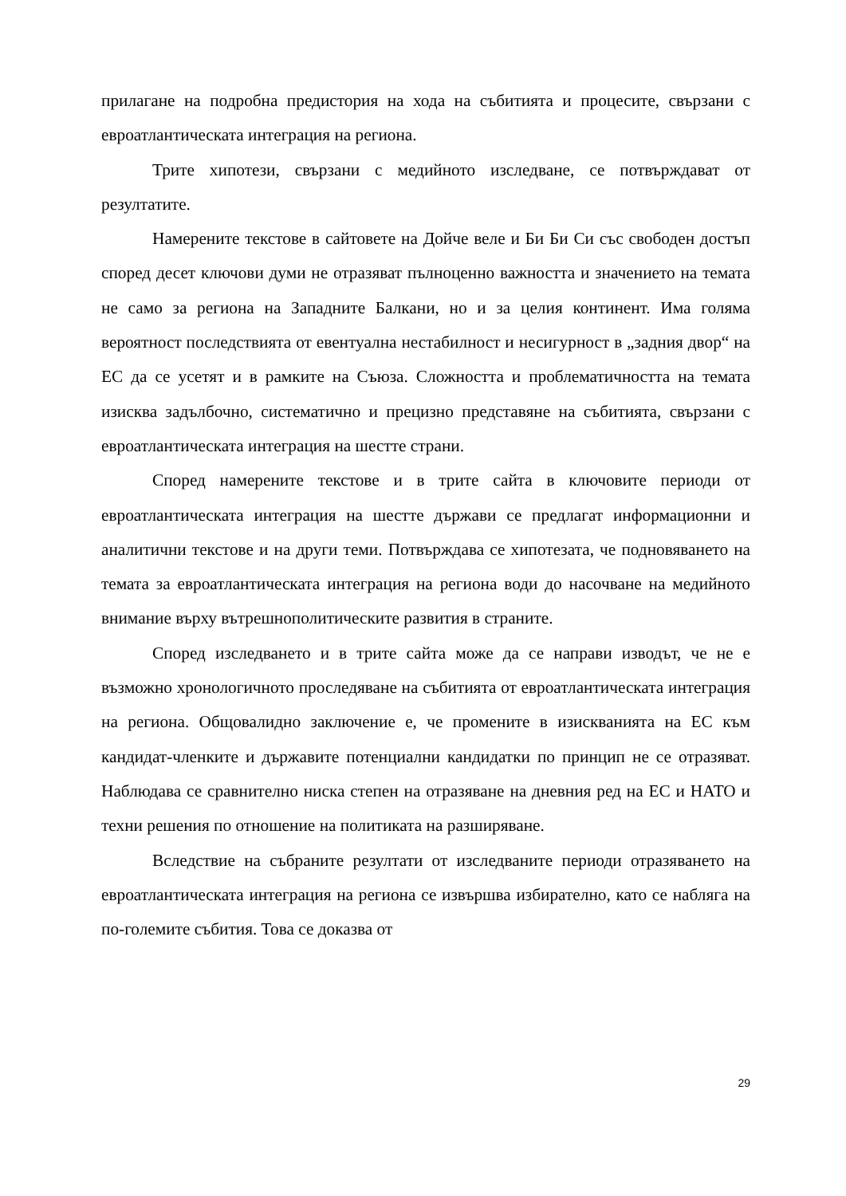прилагане на подробна предистория на хода на събитията и процесите, свързани с евроатлантическата интеграция на региона.
Трите хипотези, свързани с медийното изследване, се потвърждават от резултатите.
Намерените текстове в сайтовете на Дойче веле и Би Би Си със свободен достъп според десет ключови думи не отразяват пълноценно важността и значението на темата не само за региона на Западните Балкани, но и за целия континент. Има голяма вероятност последствията от евентуална нестабилност и несигурност в „задния двор“ на ЕС да се усетят и в рамките на Съюза. Сложността и проблематичността на темата изисква задълбочно, систематично и прецизно представяне на събитията, свързани с евроатлантическата интеграция на шестте страни.
Според намерените текстове и в трите сайта в ключовите периоди от евроатлантическата интеграция на шестте държави се предлагат информационни и аналитични текстове и на други теми. Потвърждава се хипотезата, че подновяването на темата за евроатлантическата интеграция на региона води до насочване на медийното внимание върху вътрешнополитическите развития в страните.
Според изследването и в трите сайта може да се направи изводът, че не е възможно хронологичното проследяване на събитията от евроатлантическата интеграция на региона. Общовалидно заключение е, че промените в изискванията на ЕС към кандидат-членките и държавите потенциални кандидатки по принцип не се отразяват. Наблюдава се сравнително ниска степен на отразяване на дневния ред на ЕС и НАТО и техни решения по отношение на политиката на разширяване.
Вследствие на събраните резултати от изследваните периоди отразяването на евроатлантическата интеграция на региона се извършва избирателно, като се набляга на по-големите събития. Това се доказва от
29